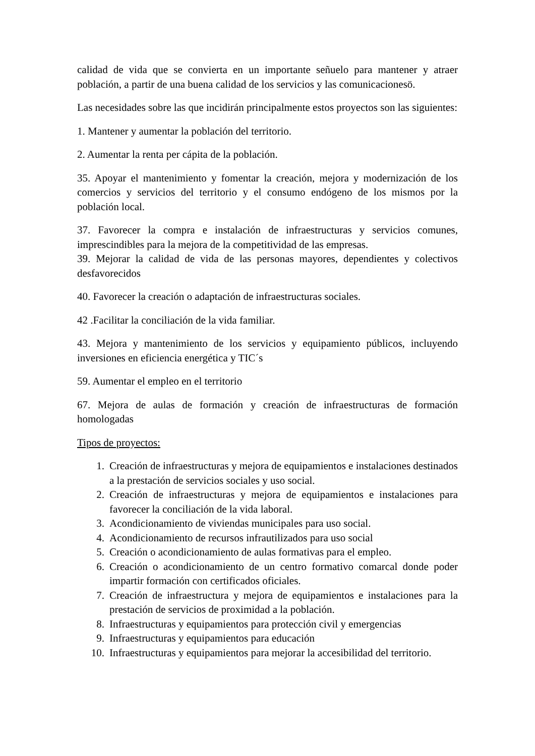calidad de vida que se convierta en un importante señuelo para mantener y atraer población, a partir de una buena calidad de los servicios y las comunicacionesö.
Las necesidades sobre las que incidirán principalmente estos proyectos son las siguientes:
1. Mantener y aumentar la población del territorio.
2. Aumentar la renta per cápita de la población.
35. Apoyar el mantenimiento y fomentar la creación, mejora y modernización de los comercios y servicios del territorio y el consumo endógeno de los mismos por la población local.
37. Favorecer la compra e instalación de infraestructuras y servicios comunes, imprescindibles para la mejora de la competitividad de las empresas.
39. Mejorar la calidad de vida de las personas mayores, dependientes y colectivos desfavorecidos
40. Favorecer la creación o adaptación de infraestructuras sociales.
42 .Facilitar la conciliación de la vida familiar.
43. Mejora y mantenimiento de los servicios y equipamiento públicos, incluyendo inversiones en eficiencia energética y TIC´s
59. Aumentar el empleo en el territorio
67. Mejora de aulas de formación y creación de infraestructuras de formación homologadas
Tipos de proyectos:
1. Creación de infraestructuras y mejora de equipamientos e instalaciones destinados a la prestación de servicios sociales y uso social.
2. Creación de infraestructuras y mejora de equipamientos e instalaciones para favorecer la conciliación de la vida laboral.
3. Acondicionamiento de viviendas municipales para uso social.
4. Acondicionamiento de recursos infrautilizados para uso social
5. Creación o acondicionamiento de aulas formativas para el empleo.
6. Creación o acondicionamiento de un centro formativo comarcal donde poder impartir formación con certificados oficiales.
7. Creación de infraestructura y mejora de equipamientos e instalaciones para la prestación de servicios de proximidad a la población.
8. Infraestructuras y equipamientos para protección civil y emergencias
9. Infraestructuras y equipamientos para educación
10. Infraestructuras y equipamientos para mejorar la accesibilidad del territorio.